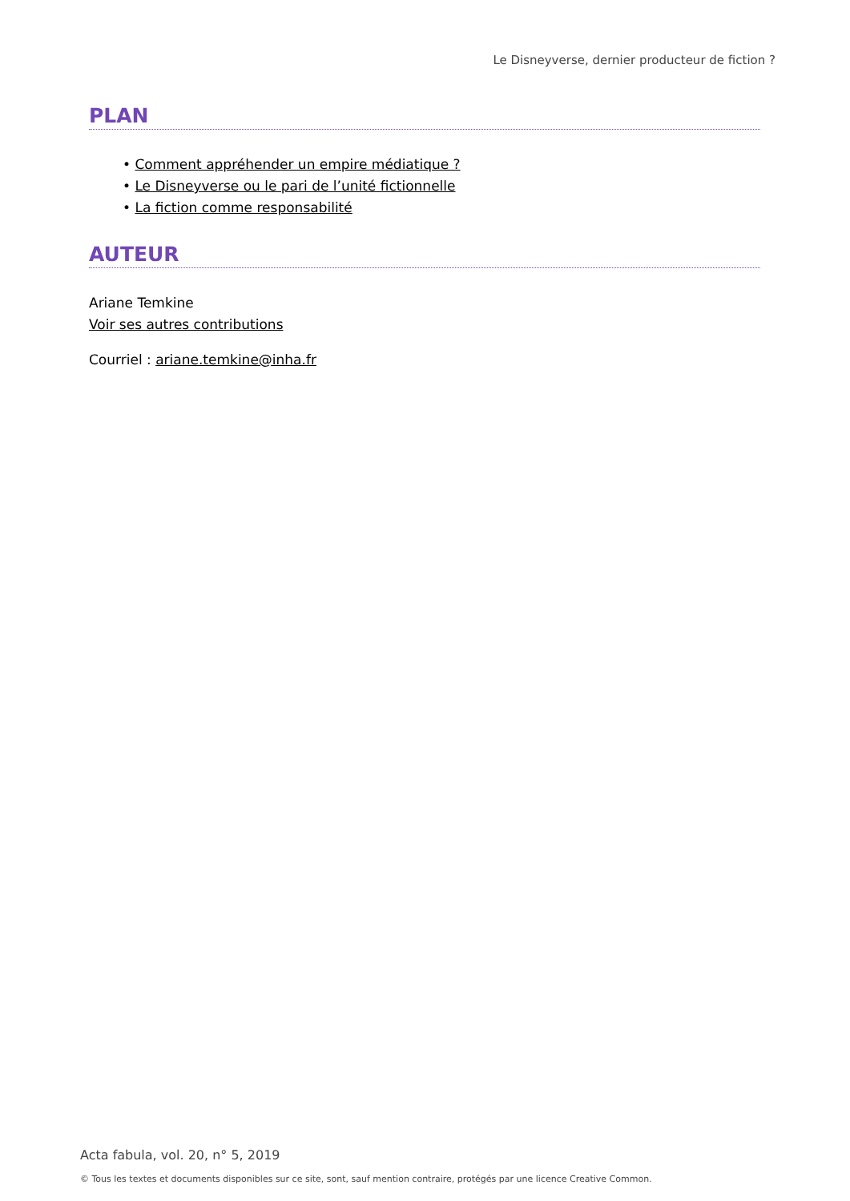Le Disneyverse, dernier producteur de fiction ?
PLAN
• Comment appréhender un empire médiatique ?
• Le Disneyverse ou le pari de l’unité fictionnelle
• La fiction comme responsabilité
AUTEUR
Ariane Temkine
Voir ses autres contributions
Courriel : ariane.temkine@inha.fr
Acta fabula, vol. 20, n° 5, 2019
© Tous les textes et documents disponibles sur ce site, sont, sauf mention contraire, protégés par une licence Creative Common.